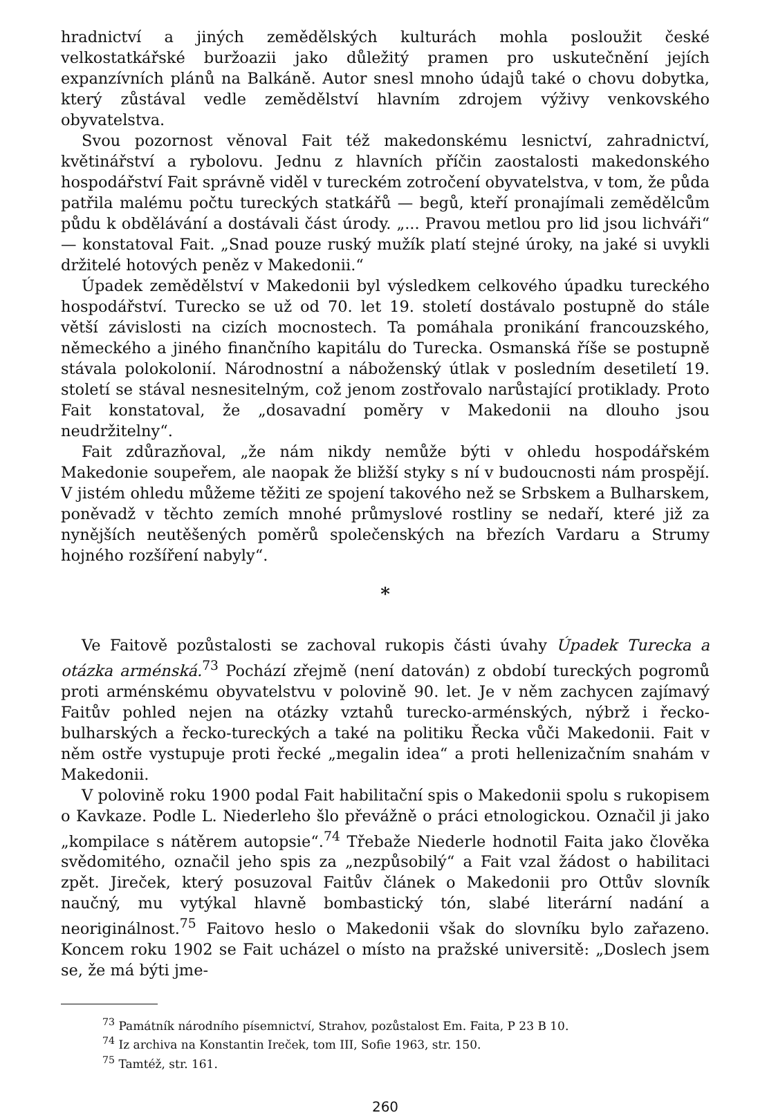hradnictví a jiných zemědělských kulturách mohla posloužit české velkostatkářské buržoazii jako důležitý pramen pro uskutečnění jejích expanzívních plánů na Balkáně. Autor snesl mnoho údajů také o chovu dobytka, který zůstával vedle zemědělství hlavním zdrojem výživy venkovského obyvatelstva.
Svou pozornost věnoval Fait též makedonskému lesnictví, zahradnictví, květinářství a rybolovu. Jednu z hlavních příčin zaostalosti makedonského hospodářství Fait správně viděl v tureckém zotročení obyvatelstva, v tom, že půda patřila malému počtu tureckých statkářů — begů, kteří pronajímali zemědělcům půdu k obdělávání a dostávali část úrody. „... Pravou metlou pro lid jsou lichváři“ — konstatoval Fait. „Snad pouze ruský mužík platí stejné úroky, na jaké si uvykli držitelé hotových peněz v Makedonii.“
Úpadek zemědělství v Makedonii byl výsledkem celkového úpadku tureckého hospodářství. Turecko se už od 70. let 19. století dostávalo postupně do stále větší závislosti na cizích mocnostech. Ta pomáhala pronikání francouzského, německého a jiného finančního kapitálu do Turecka. Osmanská říše se postupně stávala polokolonií. Národnostní a náboženský útlak v posledním desetiletí 19. století se stával nesnesitelným, což jenom zostřovalo narůstající protiklady. Proto Fait konstatoval, že „dosavadní poměry v Makedonii na dlouho jsou neudržitelny“.
Fait zdůrazňoval, „že nám nikdy nemůže býti v ohledu hospodářském Makedonie soupeřem, ale naopak že bližší styky s ní v budoucnosti nám prospějí. V jistém ohledu můžeme těžiti ze spojení takového než se Srbskem a Bulharskem, poněvadž v těchto zemích mnohé průmyslové rostliny se nedaří, které již za nynějších neutěšených poměrů společenských na březích Vardaru a Strumy hojného rozšíření nabyly“.
*
Ve Faitově pozůstalosti se zachoval rukopis části úvahy Úpadek Turecka a otázka arménská.<sup>73</sup> Pochází zřejmě (není datován) z období tureckých pogromů proti arménskému obyvatelstvu v polovině 90. let. Je v něm zachycen zajímavý Faitův pohled nejen na otázky vztahů turecko-arménských, nýbrž i řecko-bulharských a řecko-tureckých a také na politiku Řecka vůči Makedonii. Fait v něm ostře vystupuje proti řecké „megalin idea“ a proti hellenizačním snahám v Makedonii.
V polovině roku 1900 podal Fait habilitační spis o Makedonii spolu s rukopisem o Kavkaze. Podle L. Niederleho šlo převážně o práci etnologickou. Označil ji jako „kompilace s nátěrem autopsie“.<sup>74</sup> Třebaže Niederle hodnotil Faita jako člověka svědomitého, označil jeho spis za „nezpůsobilý“ a Fait vzal žádost o habilitaci zpět. Jireček, který posuzoval Faitův článek o Makedonii pro Ottův slovník naučný, mu vytýkal hlavně bombastický tón, slabé literární nadání a neoriginálnost.<sup>75</sup> Faitovo heslo o Makedonii však do slovníku bylo zařazeno. Koncem roku 1902 se Fait ucházel o místo na pražské universitě: „Doslech jsem se, že má býti jme-
<sup>73</sup> Památník národního písemnictví, Strahov, pozůstalost Em. Faita, P 23 B 10.
<sup>74</sup> Iz archiva na Konstantin Ireček, tom III, Sofie 1963, str. 150.
<sup>75</sup> Tamtéž, str. 161.
260